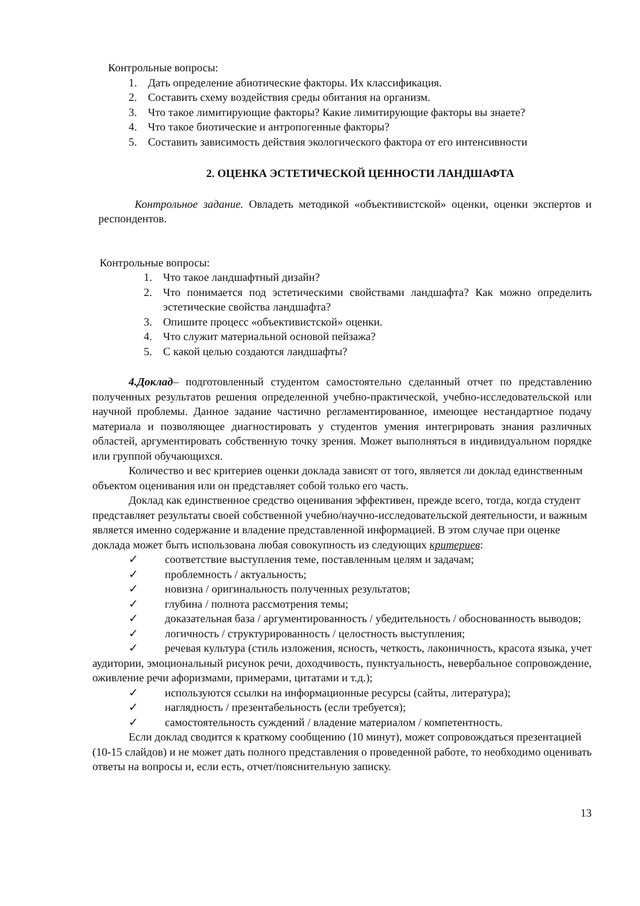Контрольные вопросы:
1. Дать определение абиотические факторы. Их классификация.
2. Составить схему воздействия среды обитания на организм.
3. Что такое лимитирующие факторы? Какие лимитирующие факторы вы знаете?
4. Что такое биотические и антропогенные факторы?
5. Составить зависимость действия экологического фактора от его интенсивности
2. ОЦЕНКА ЭСТЕТИЧЕСКОЙ ЦЕННОСТИ ЛАНДШАФТА
Контрольное задание. Овладеть методикой «объективистской» оценки, оценки экспертов и респондентов.
Контрольные вопросы:
1. Что такое ландшафтный дизайн?
2. Что понимается под эстетическими свойствами ландшафта? Как можно определить эстетические свойства ландшафта?
3. Опишите процесс «объективистской» оценки.
4. Что служит материальной основой пейзажа?
5. С какой целью создаются ландшафты?
4.Доклад– подготовленный студентом самостоятельно сделанный отчет по представлению полученных результатов решения определенной учебно-практической, учебно-исследовательской или научной проблемы. Данное задание частично регламентированное, имеющее нестандартное подачу материала и позволяющее диагностировать у студентов умения интегрировать знания различных областей, аргументировать собственную точку зрения. Может выполняться в индивидуальном порядке или группой обучающихся.
Количество и вес критериев оценки доклада зависят от того, является ли доклад единственным объектом оценивания или он представляет собой только его часть.
Доклад как единственное средство оценивания эффективен, прежде всего, тогда, когда студент представляет результаты своей собственной учебно/научно-исследовательской деятельности, и важным является именно содержание и владение представленной информацией. В этом случае при оценке доклада может быть использована любая совокупность из следующих критериев:
✓ соответствие выступления теме, поставленным целям и задачам;
✓ проблемность / актуальность;
✓ новизна / оригинальность полученных результатов;
✓ глубина / полнота рассмотрения темы;
✓ доказательная база / аргументированность / убедительность / обоснованность выводов;
✓ логичность / структурированность / целостность выступления;
✓ речевая культура (стиль изложения, ясность, четкость, лаконичность, красота языка, учет аудитории, эмоциональный рисунок речи, доходчивость, пунктуальность, невербальное сопровождение, оживление речи афоризмами, примерами, цитатами и т.д.);
✓ используются ссылки на информационные ресурсы (сайты, литература);
✓ наглядность / презентабельность (если требуется);
✓ самостоятельность суждений / владение материалом / компетентность.
Если доклад сводится к краткому сообщению (10 минут), может сопровождаться презентацией (10-15 слайдов) и не может дать полного представления о проведенной работе, то необходимо оценивать ответы на вопросы и, если есть, отчет/пояснительную записку.
13